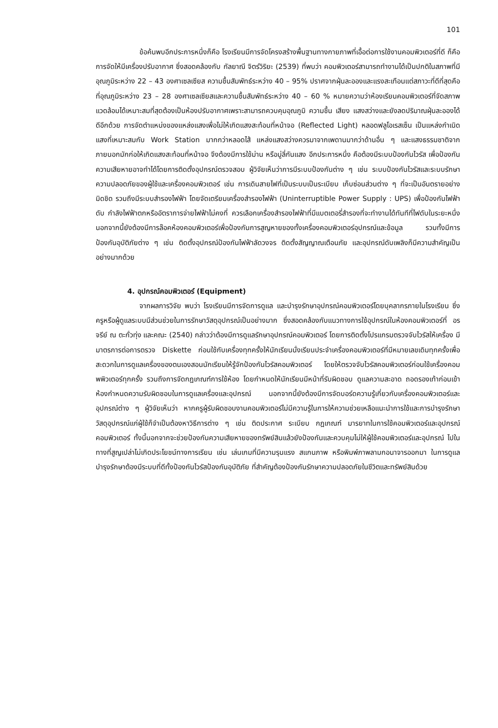101
ข้อค้นพบอีกประการหนึ่งก็คือ โรงเรียนมีการจัดโครงสร้างพื้นฐานทางกายภาพที่เอื้อต่อการใช้งานคอมพิวเตอร์ที่ดี ก็คือ การจัดให้มีเครื่องปรับอากาศ ซึ่งสอดคล้องกับ กัลยาณี จิตร์วิริยะ (2539) ที่พบว่า คอมพิวเตอร์สามารถทำงานได้เป็นปกติในสภาพที่มีอุณภูมิระหว่าง 22 – 43 องศาเซลเซียส ความชื้นสัมพัทธ์ระหว่าง 40 – 95% ปราศจากฝุ่นละอองและแรงสะเทือนแต่สภาวะที่ดีที่สุดคือ ที่อุณภูมิระหว่าง 23 – 28 องศาเซลเซียสและความชื้นสัมพัทธ์ระหว่าง 40 – 60 % หมายความว่าห้องเรียนคอมพิวเตอร์ที่จัดสภาพแวดล้อมได้เหมาะสมที่สุดต้องเป็นห้องปรับอากาศเพราะสามารถควบคุมอุณภูมิ ความชื้น เสียง แสงสว่างและยังลดปริมาณฝุ่นละอองได้ดีอีกด้วย การจัดตำแหน่งของแหล่งแสงเพื่อไม่ให้เกิดแสงสะท้อนที่หน้าจอ (Reflected Light) หลอดฟลูโอเรสเซ็น เป็นแหล่งกำเนิดแสงที่เหมาะสมกับ Work Station มากกว่าหลอดไส้ แหล่งแสงสว่างควรมาจากเพดานมากว่าด้านอื่น ๆ และแสงธรรมชาติจากภายนอกมักก่อให้เกิดแสงสะท้อนที่หน้าจอ จึงต้องมีการใช้ม่าน หรือมู่ลี่กันแสง อีกประการหนึ่ง คือต้องมีระบบป้องกันไวรัส เพื่อป้องกันความเสียหายอาจทำได้โดยการติดตั้งอุปกรณ์ตรวจสอบ ผู้วิจัยเห็นว่าการมีระบบป้องกันต่าง ๆ เช่น ระบบป้องกันไวรัสและระบบรักษาความปลอดภัยของผู้ใช้และเครื่องคอมพิวเตอร์ เช่น การเดินสายไฟที่เป็นระบบเป็นระเบียบ เก็บซ่อนส่วนต่าง ๆ ที่จะเป็นอันตรายอย่างมิดชิด รวมถึงมีระบบสำรองไฟฟ้า โดยจัดเตรียมเครื่องสำรองไฟฟ้า (Uninterruptible Power Supply : UPS) เพื่อป้องกันไฟฟ้าดับ กำลังไฟฟ้าตกหรืออัตราการจ่ายไฟฟ้าไม่คงที่ ควรเลือกเครื่องสำรองไฟฟ้าที่มีแบตเตอรี่สำรองที่จะทำงานได้ทันทีที่ไฟดับในระยะหนึ่ง นอกจากนี้ยังต้องมีการล๊อคห้องคอมพิวเตอร์เพื่อป้องกันการสูญหายของทั้งเครื่องคอมพิวเตอร์อุปกรณ์และข้อมูล รวมทั้งมีการป้องกันอุบัติภัยต่าง ๆ เช่น ติดตั้งอุปกรณ์ป้องกันไฟฟ้าลัดวงจร ติดตั้งสัญญาณเตือนภัย และอุปกรณ์ดับเพลิงก็มีความสำคัญเป็นอย่างมากด้วย
4. อุปกรณ์คอมพิวเตอร์ (Equipment)
จากผลการวิจัย พบว่า โรงเรียนมีการจัดการดูแล และบำรุงรักษาอุปกรณ์คอมพิวเตอร์โดยบุคลากรภายในโรงเรียน ซึ่งครูหรือผู้ดูแลระบบมีส่วนช่วยในการรักษาวัสดุอุปกรณ์เป็นอย่างมาก ซึ่งสอดคล้องกับแนวทางการใช้อุปกรณ์ในห้องคอมพิวเตอร์ที่ อรจรีย์ ณ ตะกั่วทุ่ง และคณะ (2540) กล่าวว่าต้องมีการดูแลรักษาอุปกรณ์คอมพิวเตอร์ โดยการติดตั้งโปรแกรมตรวจจับไวรัสให้เครื่อง มีมาตรการต่อการตรวจ Diskette ก่อนใช้กับเครื่องทุกครั้งให้นักเรียนนั่งเรียนประจำเครื่องคอมพิวเตอร์ที่มีหมายเลขเดิมทุกครั้งเพื่อสะดวกในการดูแลเครื่องของตนเองสอนนักเรียนให้รู้จักป้องกันไวรัสคอมพิวเตอร์ โดยให้ตรวจจับไวรัสคอมพิวเตอร์ก่อนใช้เครื่องคอมพพิวเตอร์ทุกครั้ง รวมถึงการจัดกฎเกณฑ์การใช้ห้อง โดยกำหนดให้นักเรียนมีหน้าที่รับผิดชอบ ดูแลความสะอาด ถอดรองเท้าก่อนเข้าห้องกำหนดความรับผิดชอบในการดูแลเครื่องและอุปกรณ์ นอกจากนี้ยังต้องมีการจัดบอร์ดความรู้เกี่ยวกับเครื่องคอมพิวเตอร์และอุปกรณ์ต่าง ๆ ผู้วิจัยเห็นว่า หากครูผู้รับผิดชอบงานคอมพิวเตอร์ไม่มีความรู้ในการให้ความช่วยเหลือแนะนำการใช้และการบำรุงรักษาวัสดุอุปกรณ์แก่ผู้ใช้ก็จำเป็นต้องหาวิธีการต่าง ๆ เช่น ติดประกาศ ระเบียบ กฎเกณฑ์ มารยาทในการใช้คอมพิวเตอร์และอุปกรณ์คอมพิวเตอร์ ทั้งนี้นอกจากจะช่วยป้องกันความเสียหายของทรัพย์สินแล้วยังป้องกันและควบคุมไม่ให้ผู้ใช้คอมพิวเตอร์และอุปกรณ์ ไปในทางที่สูญเปล่าไม่เกิดประโยชน์ทางการเรียน เช่น เล่นเกมที่มีความรุนแรง สแกนภาพ หรือพิมพ์ภาพลามกอนาจารออกมา ในการดูแลบำรุงรักษาต้องมีระบบที่ดีทั้งป้องกันไวรัสป้องกันอุบัติภัย ที่สำคัญต้องป้องกันรักษาความปลอดภัยในชีวิตและทรัพย์สินด้วย